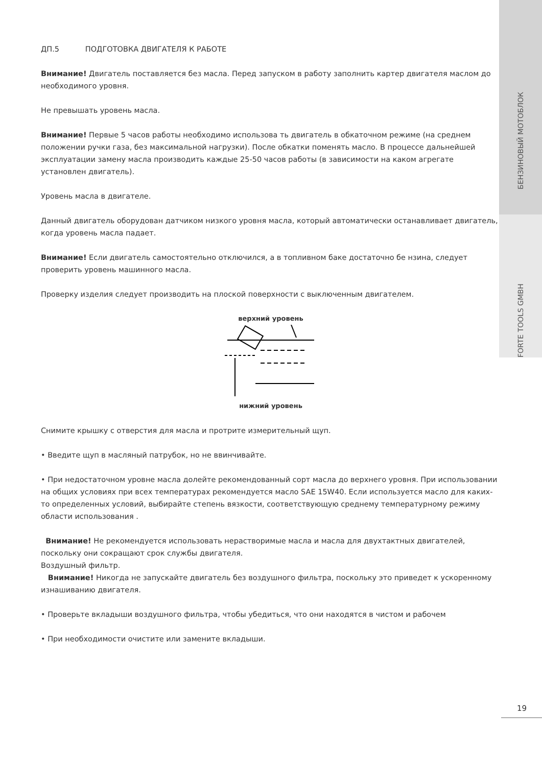ДП.5 ПОДГОТОВКА ДВИГАТЕЛЯ К РАБОТЕ
Внимание! Двигатель поставляется без масла. Перед запуском в работу заполнить картер двигателя маслом до необходимого уровня.
Не превышать уровень масла.
Внимание! Первые 5 часов работы необходимо использова ть двигатель в обкаточном режиме (на среднем положении ручки газа, без максимальной нагрузки). После обкатки поменять масло. В процессе дальнейшей эксплуатации замену масла производить каждые 25-50 часов работы (в зависимости на каком агрегате установлен двигатель).
Уровень масла в двигателе.
Данный двигатель оборудован датчиком низкого уровня масла, который автоматически останавливает двигатель, когда уровень масла падает.
Внимание! Если двигатель самостоятельно отключился, а в топливном баке достаточно бе нзина, следует проверить уровень машинного масла.
Проверку изделия следует производить на плоской поверхности с выключенным двигателем.
верхний уровень
нижний уровень
Снимите крышку с отверстия для масла и протрите измерительный щуп.
• Введите щуп в масляный патрубок, но не ввинчивайте.
• При недостаточном уровне масла долейте рекомендованный сорт масла до верхнего уровня. При использовании на общих условиях при всех температурах рекомендуется масло SAE 15W40. Если используется масло для каких- то определенных условий, выбирайте степень вязкости, соответствующую среднему температурному режиму области использования .
Внимание! Не рекомендуется использовать нерастворимые масла и масла для двухтактных двигателей, поскольку они сокращают срок службы двигателя.
Воздушный фильтр.
Внимание! Никогда не запускайте двигатель без воздушного фильтра, поскольку это приведет к ускоренному изнашиванию двигателя.
• Проверьте вкладыши воздушного фильтра, чтобы убедиться, что они находятся в чистом и рабочем
• При необходимости очистите или замените вкладыши.
БЕНЗИНОВЫЙ МОТОБЛОК
FORTE TOOLS GMBH
19